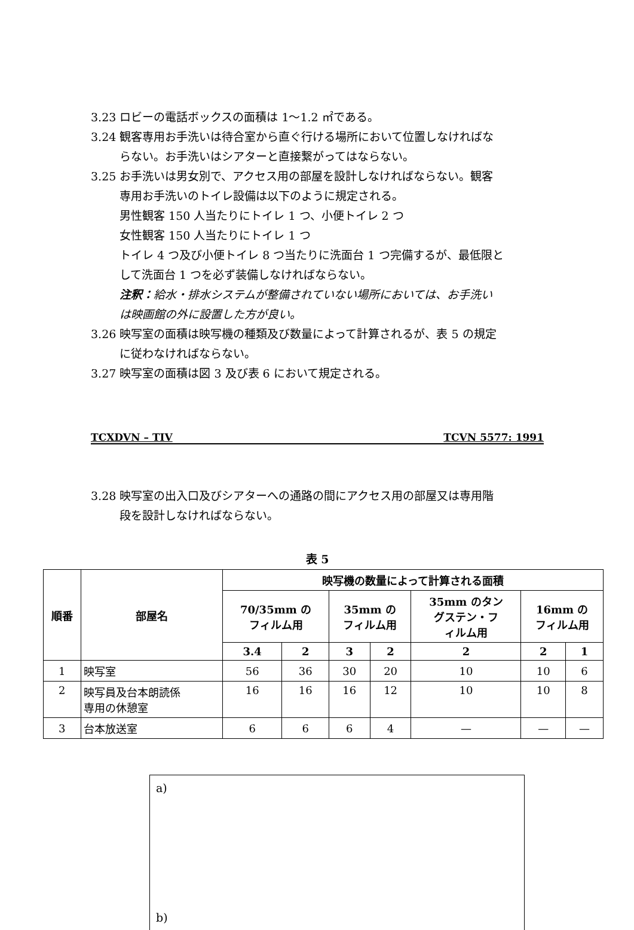3.23 ロビーの電話ボックスの面積は 1〜1.2 ㎡である。
3.24 観客専用お手洗いは待合室から直ぐ行ける場所において位置しなければな
らない。お手洗いはシアターと直接繋がってはならない。
3.25 お手洗いは男女別で、アクセス用の部屋を設計しなければならない。観客
専用お手洗いのトイレ設備は以下のように規定される。
男性観客 150 人当たりにトイレ 1 つ、小便トイレ 2 つ
女性観客 150 人当たりにトイレ 1 つ
トイレ 4 つ及び小便トイレ 8 つ当たりに洗面台 1 つ完備するが、最低限と
して洗面台 1 つを必ず装備しなければならない。
注釈：給水・排水システムが整備されていない場所においては、お手洗い
は映画館の外に設置した方が良い。
3.26 映写室の面積は映写機の種類及び数量によって計算されるが、表 5 の規定
に従わなければならない。
3.27 映写室の面積は図 3 及び表 6 において規定される。
TCXDVN – TIV TCVN 5577: 1991
3.28 映写室の出入口及びシアターへの通路の間にアクセス用の部屋又は専用階
段を設計しなければならない。
表 5
| 順番 | 部屋名 | 映写機の数量によって計算される面積 | | | | | | |
| --- | --- | --- | --- | --- | --- | --- | --- | --- |
| | | 70/35mm の フィルム用 | | 35mm の フィルム用 | | 35mm のタン グステン・フ ィルム用 | 16mm の フィルム用 | |
| | | 3.4 | 2 | 3 | 2 | 2 | 2 | 1 |
| 1 | 映写室 | 56 | 36 | 30 | 20 | 10 | 10 | 6 |
| 2 | 映写員及台本朗読係 専用の休憩室 | 16 | 16 | 16 | 12 | 10 | 10 | 8 |
| 3 | 台本放送室 | 6 | 6 | 6 | 4 | — | — | — |
a)
b)